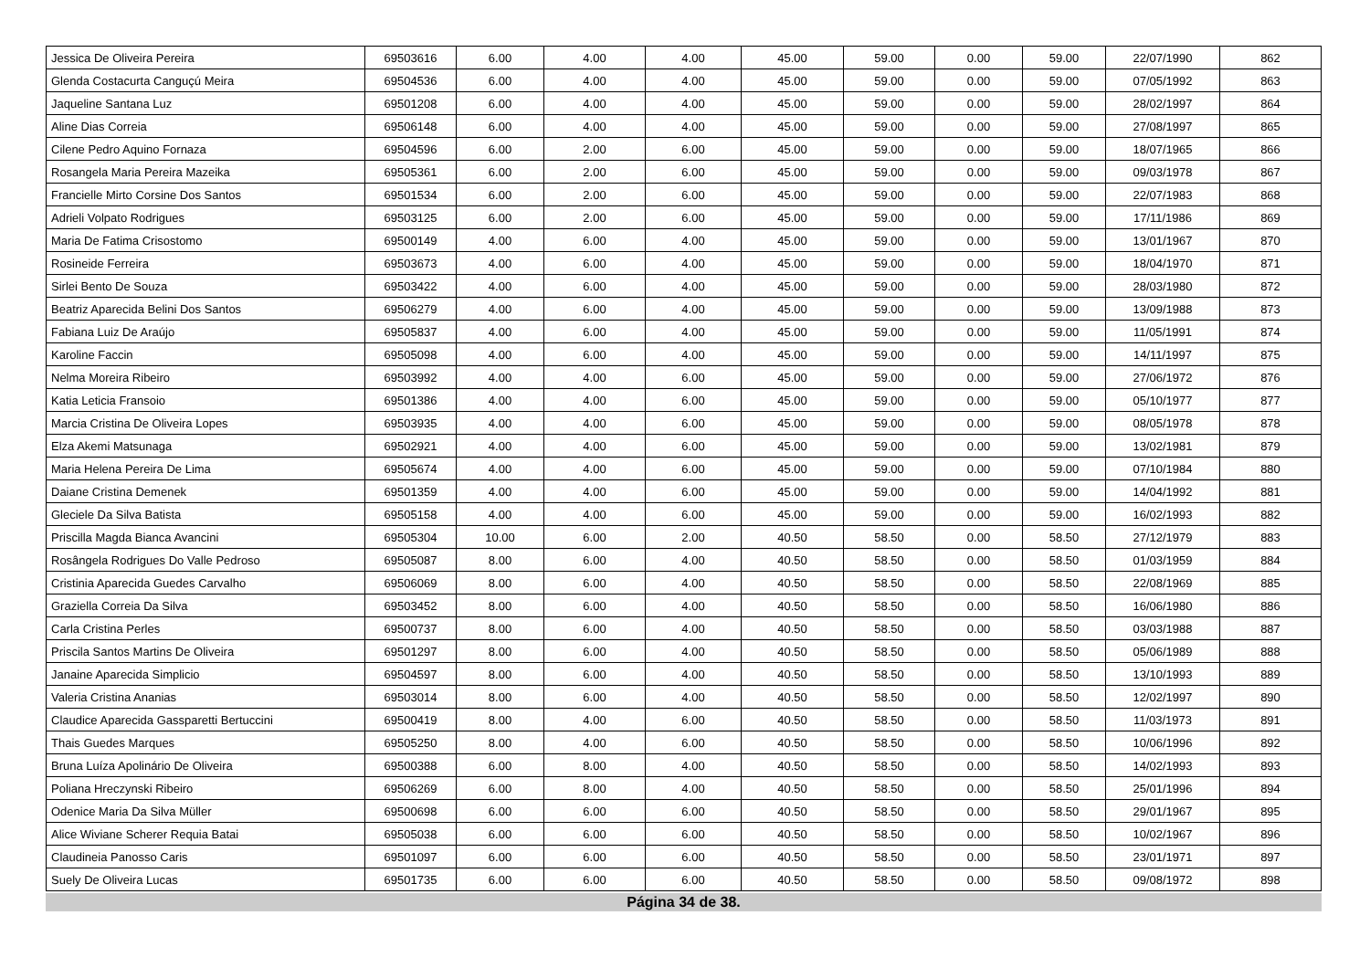| Jessica De Oliveira Pereira | 69503616 | 6.00 | 4.00 | 4.00 | 45.00 | 59.00 | 0.00 | 59.00 | 22/07/1990 | 862 |
| Glenda Costacurta Canguçú Meira | 69504536 | 6.00 | 4.00 | 4.00 | 45.00 | 59.00 | 0.00 | 59.00 | 07/05/1992 | 863 |
| Jaqueline Santana Luz | 69501208 | 6.00 | 4.00 | 4.00 | 45.00 | 59.00 | 0.00 | 59.00 | 28/02/1997 | 864 |
| Aline Dias Correia | 69506148 | 6.00 | 4.00 | 4.00 | 45.00 | 59.00 | 0.00 | 59.00 | 27/08/1997 | 865 |
| Cilene Pedro Aquino Fornaza | 69504596 | 6.00 | 2.00 | 6.00 | 45.00 | 59.00 | 0.00 | 59.00 | 18/07/1965 | 866 |
| Rosangela Maria Pereira Mazeika | 69505361 | 6.00 | 2.00 | 6.00 | 45.00 | 59.00 | 0.00 | 59.00 | 09/03/1978 | 867 |
| Francielle Mirto Corsine Dos Santos | 69501534 | 6.00 | 2.00 | 6.00 | 45.00 | 59.00 | 0.00 | 59.00 | 22/07/1983 | 868 |
| Adrieli Volpato Rodrigues | 69503125 | 6.00 | 2.00 | 6.00 | 45.00 | 59.00 | 0.00 | 59.00 | 17/11/1986 | 869 |
| Maria De Fatima Crisostomo | 69500149 | 4.00 | 6.00 | 4.00 | 45.00 | 59.00 | 0.00 | 59.00 | 13/01/1967 | 870 |
| Rosineide Ferreira | 69503673 | 4.00 | 6.00 | 4.00 | 45.00 | 59.00 | 0.00 | 59.00 | 18/04/1970 | 871 |
| Sirlei Bento De Souza | 69503422 | 4.00 | 6.00 | 4.00 | 45.00 | 59.00 | 0.00 | 59.00 | 28/03/1980 | 872 |
| Beatriz Aparecida Belini Dos Santos | 69506279 | 4.00 | 6.00 | 4.00 | 45.00 | 59.00 | 0.00 | 59.00 | 13/09/1988 | 873 |
| Fabiana Luiz De Araújo | 69505837 | 4.00 | 6.00 | 4.00 | 45.00 | 59.00 | 0.00 | 59.00 | 11/05/1991 | 874 |
| Karoline Faccin | 69505098 | 4.00 | 6.00 | 4.00 | 45.00 | 59.00 | 0.00 | 59.00 | 14/11/1997 | 875 |
| Nelma Moreira Ribeiro | 69503992 | 4.00 | 4.00 | 6.00 | 45.00 | 59.00 | 0.00 | 59.00 | 27/06/1972 | 876 |
| Katia Leticia Fransoio | 69501386 | 4.00 | 4.00 | 6.00 | 45.00 | 59.00 | 0.00 | 59.00 | 05/10/1977 | 877 |
| Marcia Cristina De Oliveira Lopes | 69503935 | 4.00 | 4.00 | 6.00 | 45.00 | 59.00 | 0.00 | 59.00 | 08/05/1978 | 878 |
| Elza Akemi Matsunaga | 69502921 | 4.00 | 4.00 | 6.00 | 45.00 | 59.00 | 0.00 | 59.00 | 13/02/1981 | 879 |
| Maria Helena Pereira De Lima | 69505674 | 4.00 | 4.00 | 6.00 | 45.00 | 59.00 | 0.00 | 59.00 | 07/10/1984 | 880 |
| Daiane Cristina Demenek | 69501359 | 4.00 | 4.00 | 6.00 | 45.00 | 59.00 | 0.00 | 59.00 | 14/04/1992 | 881 |
| Gleciele Da Silva Batista | 69505158 | 4.00 | 4.00 | 6.00 | 45.00 | 59.00 | 0.00 | 59.00 | 16/02/1993 | 882 |
| Priscilla Magda Bianca Avancini | 69505304 | 10.00 | 6.00 | 2.00 | 40.50 | 58.50 | 0.00 | 58.50 | 27/12/1979 | 883 |
| Rosângela Rodrigues Do Valle Pedroso | 69505087 | 8.00 | 6.00 | 4.00 | 40.50 | 58.50 | 0.00 | 58.50 | 01/03/1959 | 884 |
| Cristinia Aparecida Guedes Carvalho | 69506069 | 8.00 | 6.00 | 4.00 | 40.50 | 58.50 | 0.00 | 58.50 | 22/08/1969 | 885 |
| Graziella Correia Da Silva | 69503452 | 8.00 | 6.00 | 4.00 | 40.50 | 58.50 | 0.00 | 58.50 | 16/06/1980 | 886 |
| Carla Cristina Perles | 69500737 | 8.00 | 6.00 | 4.00 | 40.50 | 58.50 | 0.00 | 58.50 | 03/03/1988 | 887 |
| Priscila Santos Martins De Oliveira | 69501297 | 8.00 | 6.00 | 4.00 | 40.50 | 58.50 | 0.00 | 58.50 | 05/06/1989 | 888 |
| Janaine Aparecida Simplicio | 69504597 | 8.00 | 6.00 | 4.00 | 40.50 | 58.50 | 0.00 | 58.50 | 13/10/1993 | 889 |
| Valeria Cristina Ananias | 69503014 | 8.00 | 6.00 | 4.00 | 40.50 | 58.50 | 0.00 | 58.50 | 12/02/1997 | 890 |
| Claudice Aparecida Gassparetti Bertuccini | 69500419 | 8.00 | 4.00 | 6.00 | 40.50 | 58.50 | 0.00 | 58.50 | 11/03/1973 | 891 |
| Thais Guedes Marques | 69505250 | 8.00 | 4.00 | 6.00 | 40.50 | 58.50 | 0.00 | 58.50 | 10/06/1996 | 892 |
| Bruna Luíza Apolinário De Oliveira | 69500388 | 6.00 | 8.00 | 4.00 | 40.50 | 58.50 | 0.00 | 58.50 | 14/02/1993 | 893 |
| Poliana Hreczynski Ribeiro | 69506269 | 6.00 | 8.00 | 4.00 | 40.50 | 58.50 | 0.00 | 58.50 | 25/01/1996 | 894 |
| Odenice Maria Da Silva Müller | 69500698 | 6.00 | 6.00 | 6.00 | 40.50 | 58.50 | 0.00 | 58.50 | 29/01/1967 | 895 |
| Alice Wiviane Scherer Requia Batai | 69505038 | 6.00 | 6.00 | 6.00 | 40.50 | 58.50 | 0.00 | 58.50 | 10/02/1967 | 896 |
| Claudineia Panosso Caris | 69501097 | 6.00 | 6.00 | 6.00 | 40.50 | 58.50 | 0.00 | 58.50 | 23/01/1971 | 897 |
| Suely De Oliveira Lucas | 69501735 | 6.00 | 6.00 | 6.00 | 40.50 | 58.50 | 0.00 | 58.50 | 09/08/1972 | 898 |
Página 34 de 38.